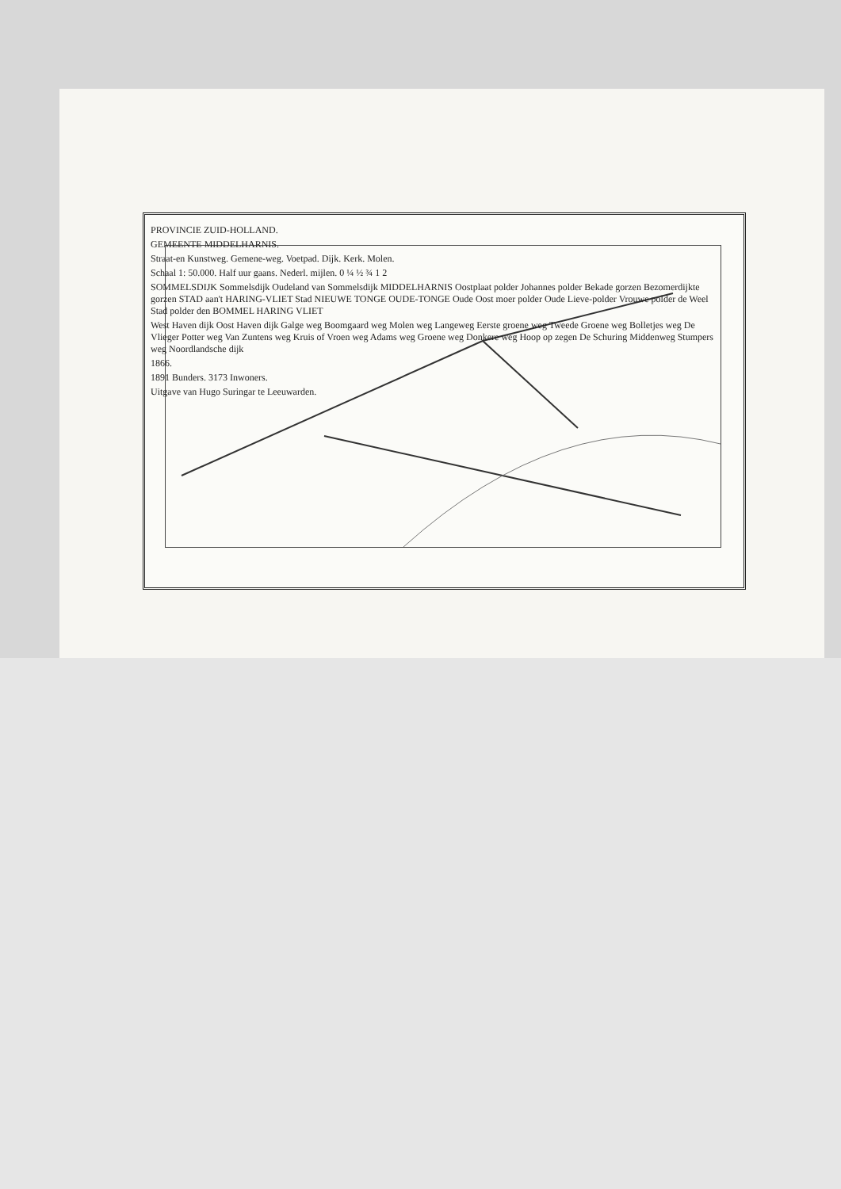PROVINCIE ZUID-HOLLAND.
GEMEENTE MIDDELHARNIS.
Straat-en Kunstweg. Gemene-weg. Voetpad. Dijk. Kerk. Molen.
Schaal 1: 50.000. Half uur gaans. Nederl. mijlen. 0 ¼ ½ ¾ 1 2
SOMMELSDIJK Sommelsdijk Oudeland van Sommelsdijk MIDDELHARNIS Oostplaat polder Johannes polder Bekade gorzen Bezomerdijkte gorzen STAD aan't HARING-VLIET Stad NIEUWE TONGE OUDE-TONGE Oude Oost moer polder Oude Lieve-polder Vrouwe polder de Weel Stad polder den BOMMEL HARING VLIET
West Haven dijk Oost Haven dijk Galge weg Boomgaard weg Molen weg Langeweg Eerste groene weg Tweede Groene weg Bolletjes weg De Vlieger Potter weg Van Zuntens weg Kruis of Vroen weg Adams weg Groene weg Donkere weg Hoop op zegen De Schuring Middenweg Stumpers weg Noordlandsche dijk
1866.
1891 Bunders. 3173 Inwoners.
Uitgave van Hugo Suringar te Leeuwarden.